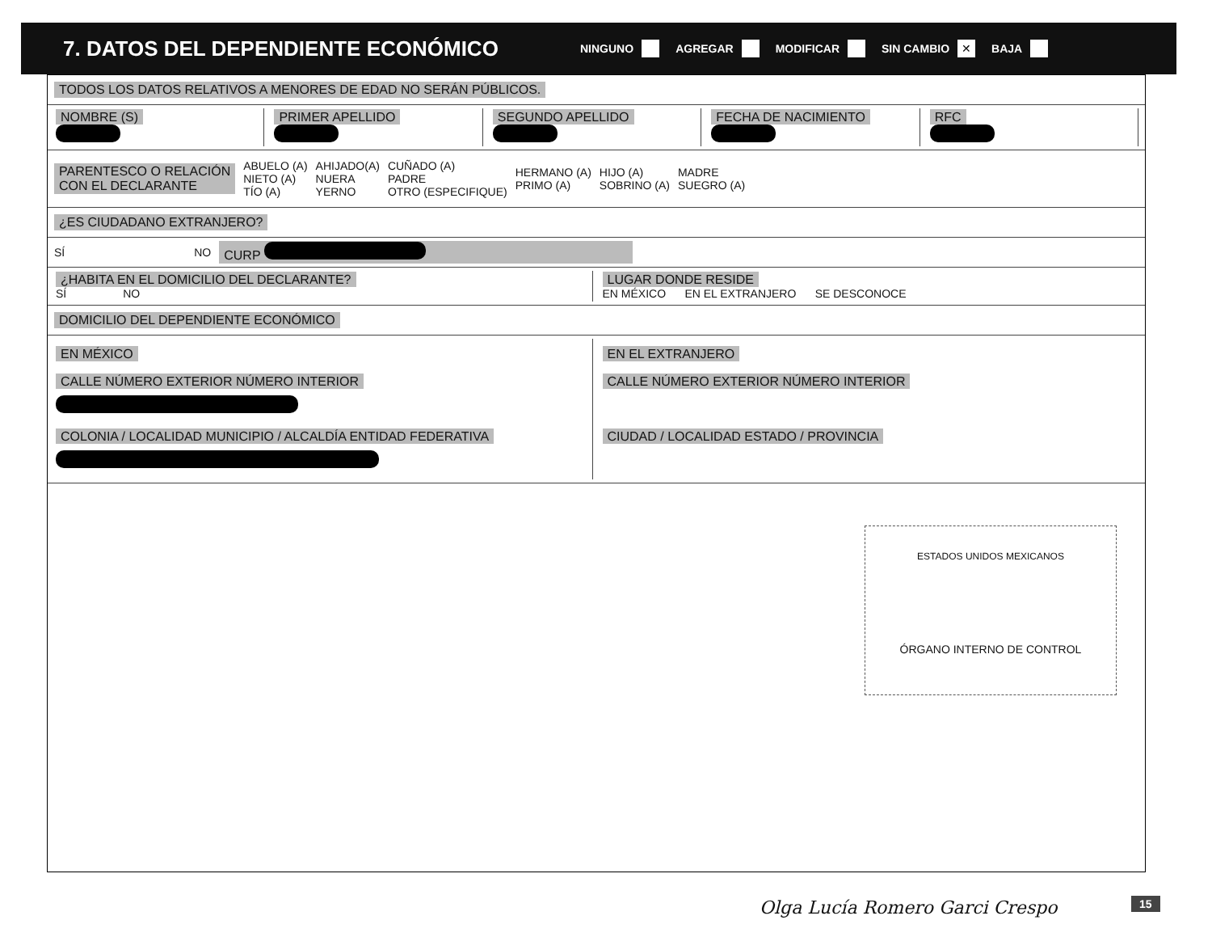7. DATOS DEL DEPENDIENTE ECONÓMICO
NINGUNO AGREGAR MODIFICAR SIN CAMBIO ✕ BAJA
TODOS LOS DATOS RELATIVOS A MENORES DE EDAD NO SERÁN PÚBLICOS.
NOMBRE (S)
PRIMER APELLIDO
SEGUNDO APELLIDO
FECHA DE NACIMIENTO
RFC
PARENTESCO O RELACIÓN
CON EL DECLARANTE ABUELO (A)
NIETO (A)
TÍO (A) AHIJADO(A)
NUERA
YERNO CUÑADO (A)
PADRE
OTRO (ESPECIFIQUE) HERMANO (A)
PRIMO (A) HIJO (A)
SOBRINO (A) MADRE
SUEGRO (A)
¿ES CIUDADANO EXTRANJERO?
SÍ NO CURP
¿HABITA EN EL DOMICILIO DEL DECLARANTE?
SÍ NO
LUGAR DONDE RESIDE
EN MÉXICO EN EL EXTRANJERO SE DESCONOCE
DOMICILIO DEL DEPENDIENTE ECONÓMICO
EN MÉXICO
CALLE NÚMERO EXTERIOR NÚMERO INTERIOR
COLONIA / LOCALIDAD MUNICIPIO / ALCALDÍA ENTIDAD FEDERATIVA
EN EL EXTRANJERO
CALLE NÚMERO EXTERIOR NÚMERO INTERIOR
CIUDAD / LOCALIDAD ESTADO / PROVINCIA
ESTADOS UNIDOS MEXICANOS
ÓRGANO INTERNO DE CONTROL
Olga Lucía Romero Garci Crespo 15